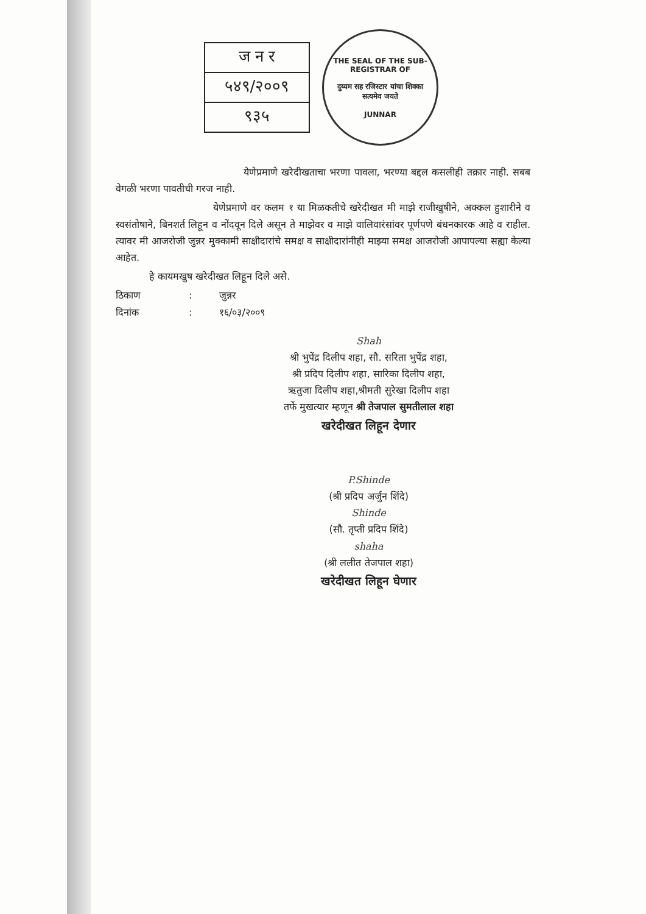ज न र
५४९/२००९
९३५
THE SEAL OF THE SUB-REGISTRAR OF
दुय्यम सह रजिस्टार यांचा शिक्का
सत्यमेव जयते
JUNNAR
येणेप्रमाणे खरेदीखताचा भरणा पावला, भरण्या बद्दल कसलीही तक्रार नाही. सबब वेगळी भरणा पावतीची गरज नाही.
येणेप्रमाणे वर कलम १ या मिळकतीचे खरेदीखत मी माझे राजीखुषीने, अक्कल हुशारीने व स्वसंतोषाने, बिनशर्त लिहून व नोंदवून दिले असून ते माझेवर व माझे वालिवारंसांवर पूर्णपणे बंधनकारक आहे व राहील. त्यावर मी आजरोजी जुन्नर मुक्कामी साक्षीदारांचे समक्ष व साक्षीदारांनीही माझ्या समक्ष आजरोजी आपापल्या सह्या केल्या आहेत.
हे कायमखुष खरेदीखत लिहून दिले असे.
ठिकाण: जुन्नर
दिनांक: १६/०३/२००९
Shah
श्री भुपेंद्र दिलीप शहा, सौ. सरिता भुपेंद्र शहा,
श्री प्रदिप दिलीप शहा, सारिका दिलीप शहा,
ऋतुजा दिलीप शहा,श्रीमती सुरेखा दिलीप शहा
तर्फे मुखत्यार म्हणून श्री तेजपाल सुमतीलाल शहा
खरेदीखत लिहून देणार
P.Shinde
(श्री प्रदिप अर्जुन शिंदे)
Shinde
(सौ. तृप्ती प्रदिप शिंदे)
shaha
(श्री ललीत तेजपाल शहा)
खरेदीखत लिहून घेणार